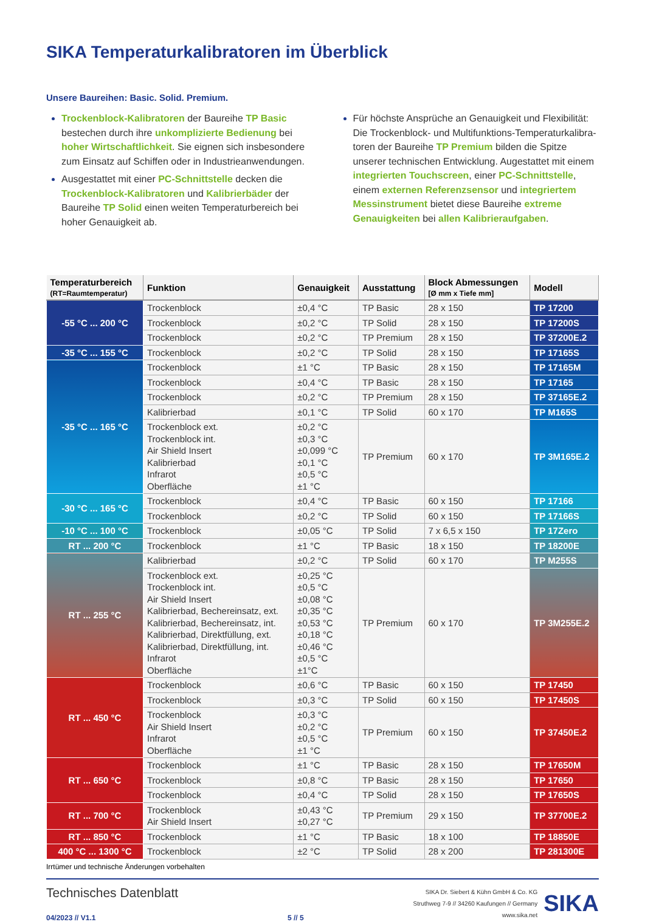SIKA Temperaturkalibratoren im Überblick
Unsere Baureihen: Basic. Solid. Premium.
Trockenblock-Kalibratoren der Baureihe TP Basic bestechen durch ihre unkomplizierte Bedienung bei hoher Wirtschaftlichkeit. Sie eignen sich insbesondere zum Einsatz auf Schiffen oder in Industrieanwendungen.
Ausgestattet mit einer PC-Schnittstelle decken die Trockenblock-Kalibratoren und Kalibrierbäder der Baureihe TP Solid einen weiten Temperaturbereich bei hoher Genauigkeit ab.
Für höchste Ansprüche an Genauigkeit und Flexibilität: Die Trockenblock- und Multifunktions-Temperaturkalibra­toren der Baureihe TP Premium bilden die Spitze unserer technischen Entwicklung. Augestattet mit einem integrierten Touchscreen, einer PC-Schnittstelle, einem externen Referenzsensor und integriertem Messinstru­ment bietet diese Baureihe extreme Genauigkeiten bei allen Kalibrieraufgaben.
| Temperaturbereich (RT=Raumtemperatur) | Funktion | Genauigkeit | Ausstattung | Block Abmessungen [Ø mm x Tiefe mm] | Modell |
| --- | --- | --- | --- | --- | --- |
| -55 °C ... 200 °C | Trockenblock | ±0,4 °C | TP Basic | 28 x 150 | TP 17200 |
| | Trockenblock | ±0,2 °C | TP Solid | 28 x 150 | TP 17200S |
| | Trockenblock | ±0,2 °C | TP Premium | 28 x 150 | TP 37200E.2 |
| -35 °C ... 155 °C | Trockenblock | ±0,2 °C | TP Solid | 28 x 150 | TP 17165S |
| -35 °C ... 165 °C | Trockenblock | ±1 °C | TP Basic | 28 x 150 | TP 17165M |
| | Trockenblock | ±0,4 °C | TP Basic | 28 x 150 | TP 17165 |
| | Trockenblock | ±0,2 °C | TP Premium | 28 x 150 | TP 37165E.2 |
| | Kalibrierbad | ±0,1 °C | TP Solid | 60 x 170 | TP M165S |
| | Trockenblock ext. Trockenblock int. Air Shield Insert Kalibrierbad Infrarot Oberfläche | ±0,2 °C ±0,3 °C ±0,099 °C ±0,1 °C ±0,5 °C ±1 °C | TP Premium | 60 x 170 | TP 3M165E.2 |
| -30 °C ... 165 °C | Trockenblock | ±0,4 °C | TP Basic | 60 x 150 | TP 17166 |
| | Trockenblock | ±0,2 °C | TP Solid | 60 x 150 | TP 17166S |
| -10 °C ... 100 °C | Trockenblock | ±0,05 °C | TP Solid | 7 x 6,5 x 150 | TP 17Zero |
| RT ... 200 °C | Trockenblock | ±1 °C | TP Basic | 18 x 150 | TP 18200E |
| RT ... 255 °C | Kalibrierbad | ±0,2 °C | TP Solid | 60 x 170 | TP M255S |
| | Trockenblock ext. Trockenblock int. Air Shield Insert Kalibrierbad, Bechereinsatz, ext. Kalibrierbad, Bechereinsatz, int. Kalibrierbad, Direktfüllung, ext. Kalibrierbad, Direktfüllung, int. Infrarot Oberfläche | ±0,25 °C ±0,5 °C ±0,08 °C ±0,35 °C ±0,53 °C ±0,18 °C ±0,46 °C ±0,5 °C ±1°C | TP Premium | 60 x 170 | TP 3M255E.2 |
| RT ... 450 °C | Trockenblock | ±0,6 °C | TP Basic | 60 x 150 | TP 17450 |
| | Trockenblock | ±0,3 °C | TP Solid | 60 x 150 | TP 17450S |
| | Trockenblock Air Shield Insert Infrarot Oberfläche | ±0,3 °C ±0,2 °C ±0,5 °C ±1 °C | TP Premium | 60 x 150 | TP 37450E.2 |
| RT ... 650 °C | Trockenblock | ±1 °C | TP Basic | 28 x 150 | TP 17650M |
| | Trockenblock | ±0,8 °C | TP Basic | 28 x 150 | TP 17650 |
| | Trockenblock | ±0,4 °C | TP Solid | 28 x 150 | TP 17650S |
| RT ... 700 °C | Trockenblock Air Shield Insert | ±0,43 °C ±0,27 °C | TP Premium | 29 x 150 | TP 37700E.2 |
| RT ... 850 °C | Trockenblock | ±1 °C | TP Basic | 18 x 100 | TP 18850E |
| 400 °C ... 1300 °C | Trockenblock | ±2 °C | TP Solid | 28 x 200 | TP 281300E |
Irrtümer und technische Änderungen vorbehalten
Technisches Datenblatt
04/2023 // V1.1
5 // 5
SIKA Dr. Siebert & Kühn GmbH & Co. KG
Struthweg 7-9 // 34260 Kaufungen // Germany
www.sika.net
SIKA